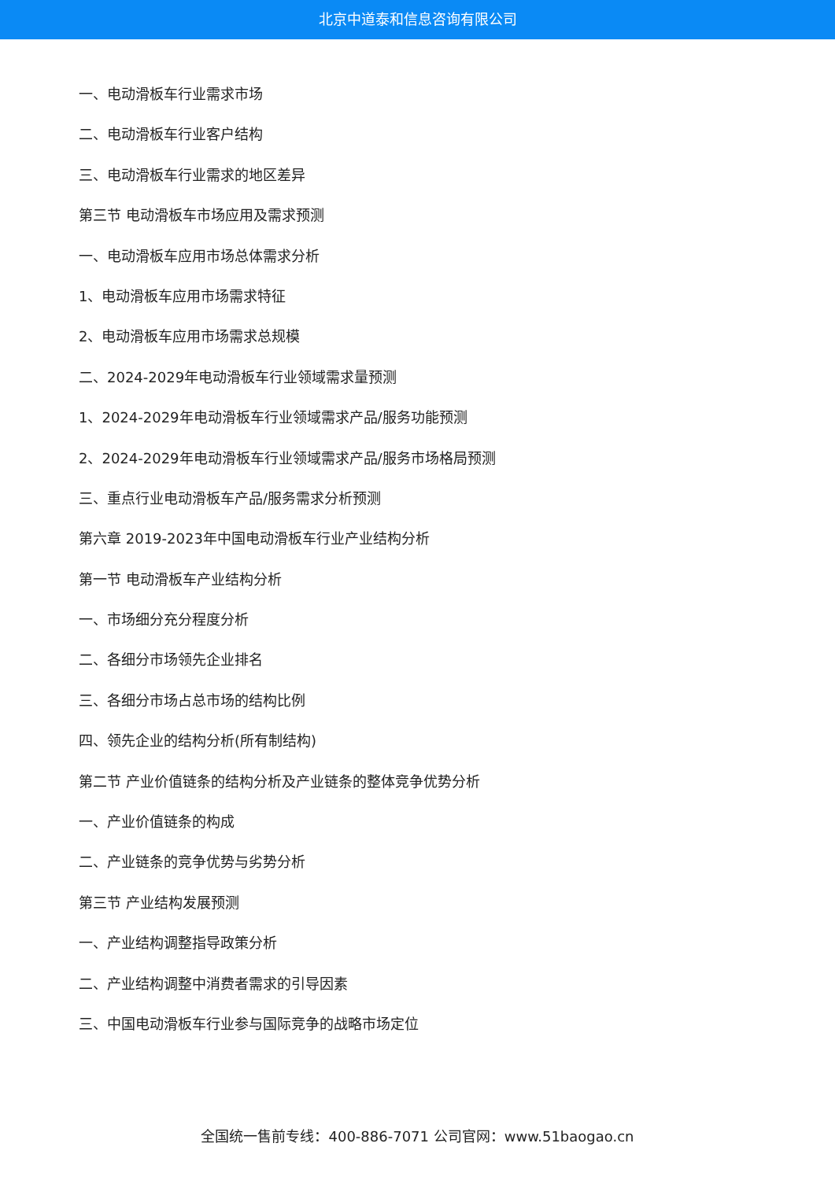北京中道泰和信息咨询有限公司
一、电动滑板车行业需求市场
二、电动滑板车行业客户结构
三、电动滑板车行业需求的地区差异
第三节 电动滑板车市场应用及需求预测
一、电动滑板车应用市场总体需求分析
1、电动滑板车应用市场需求特征
2、电动滑板车应用市场需求总规模
二、2024-2029年电动滑板车行业领域需求量预测
1、2024-2029年电动滑板车行业领域需求产品/服务功能预测
2、2024-2029年电动滑板车行业领域需求产品/服务市场格局预测
三、重点行业电动滑板车产品/服务需求分析预测
第六章 2019-2023年中国电动滑板车行业产业结构分析
第一节 电动滑板车产业结构分析
一、市场细分充分程度分析
二、各细分市场领先企业排名
三、各细分市场占总市场的结构比例
四、领先企业的结构分析(所有制结构)
第二节 产业价值链条的结构分析及产业链条的整体竞争优势分析
一、产业价值链条的构成
二、产业链条的竞争优势与劣势分析
第三节 产业结构发展预测
一、产业结构调整指导政策分析
二、产业结构调整中消费者需求的引导因素
三、中国电动滑板车行业参与国际竞争的战略市场定位
全国统一售前专线：400-886-7071 公司官网：www.51baogao.cn